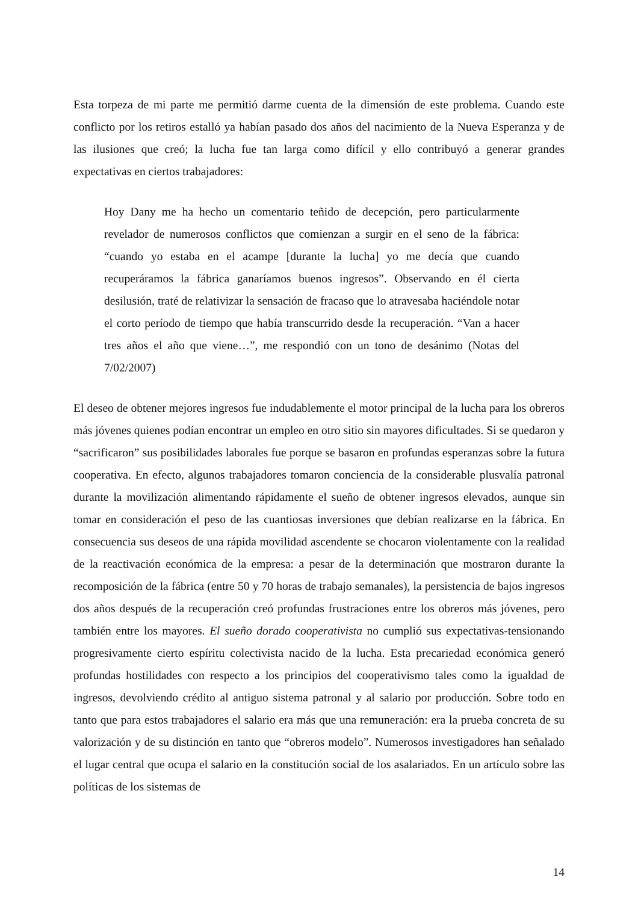Esta torpeza de mi parte me permitió darme cuenta de la dimensión de este problema. Cuando este conflicto por los retiros estalló ya habían pasado dos años del nacimiento de la Nueva Esperanza y de las ilusiones que creó; la lucha fue tan larga como difícil y ello contribuyó a generar grandes expectativas en ciertos trabajadores:
Hoy Dany me ha hecho un comentario teñido de decepción, pero particularmente revelador de numerosos conflictos que comienzan a surgir en el seno de la fábrica: “cuando yo estaba en el acampe [durante la lucha] yo me decía que cuando recuperáramos la fábrica ganaríamos buenos ingresos”. Observando en él cierta desilusión, traté de relativizar la sensación de fracaso que lo atravesaba haciéndole notar el corto período de tiempo que había transcurrido desde la recuperación. “Van a hacer tres años el año que viene…”, me respondió con un tono de desánimo (Notas del 7/02/2007)
El deseo de obtener mejores ingresos fue indudablemente el motor principal de la lucha para los obreros más jóvenes quienes podían encontrar un empleo en otro sitio sin mayores dificultades. Si se quedaron y “sacrificaron” sus posibilidades laborales fue porque se basaron en profundas esperanzas sobre la futura cooperativa. En efecto, algunos trabajadores tomaron conciencia de la considerable plusvalía patronal durante la movilización alimentando rápidamente el sueño de obtener ingresos elevados, aunque sin tomar en consideración el peso de las cuantiosas inversiones que debían realizarse en la fábrica. En consecuencia sus deseos de una rápida movilidad ascendente se chocaron violentamente con la realidad de la reactivación económica de la empresa: a pesar de la determinación que mostraron durante la recomposición de la fábrica (entre 50 y 70 horas de trabajo semanales), la persistencia de bajos ingresos dos años después de la recuperación creó profundas frustraciones entre los obreros más jóvenes, pero también entre los mayores. El sueño dorado cooperativista no cumplió sus expectativas-tensionando progresivamente cierto espíritu colectivista nacido de la lucha. Esta precariedad económica generó profundas hostilidades con respecto a los principios del cooperativismo tales como la igualdad de ingresos, devolviendo crédito al antiguo sistema patronal y al salario por producción. Sobre todo en tanto que para estos trabajadores el salario era más que una remuneración: era la prueba concreta de su valorización y de su distinción en tanto que “obreros modelo”. Numerosos investigadores han señalado el lugar central que ocupa el salario en la constitución social de los asalariados. En un artículo sobre las políticas de los sistemas de
14